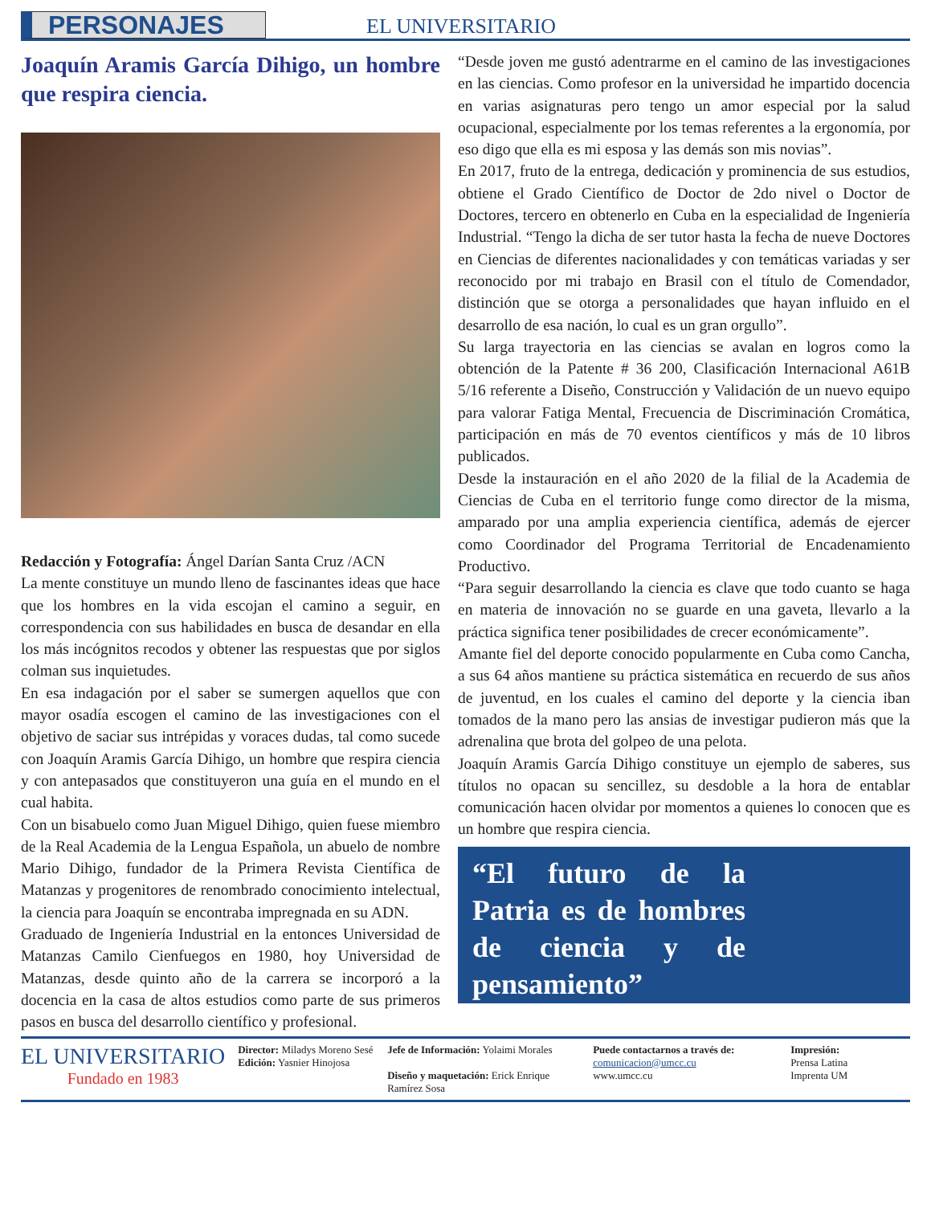PERSONAJES
EL UNIVERSITARIO
Joaquín Aramis García Dihigo, un hombre que respira ciencia.
Redacción y Fotografía: Ángel Darían Santa Cruz /ACN
La mente constituye un mundo lleno de fascinantes ideas que hace que los hombres en la vida escojan el camino a seguir, en correspondencia con sus habilidades en busca de desandar en ella los más incógnitos recodos y obtener las respuestas que por siglos colman sus inquietudes.
En esa indagación por el saber se sumergen aquellos que con mayor osadía escogen el camino de las investigaciones con el objetivo de saciar sus intrépidas y voraces dudas, tal como sucede con Joaquín Aramis García Dihigo, un hombre que respira ciencia y con antepasados que constituyeron una guía en el mundo en el cual habita.
Con un bisabuelo como Juan Miguel Dihigo, quien fuese miembro de la Real Academia de la Lengua Española, un abuelo de nombre Mario Dihigo, fundador de la Primera Revista Científica de Matanzas y progenitores de renombrado conocimiento intelectual, la ciencia para Joaquín se encontraba impregnada en su ADN.
Graduado de Ingeniería Industrial en la entonces Universidad de Matanzas Camilo Cienfuegos en 1980, hoy Universidad de Matanzas, desde quinto año de la carrera se incorporó a la docencia en la casa de altos estudios como parte de sus primeros pasos en busca del desarrollo científico y profesional.
“Desde joven me gustó adentrarme en el camino de las investigaciones en las ciencias. Como profesor en la universidad he impartido docencia en varias asignaturas pero tengo un amor especial por la salud ocupacional, especialmente por los temas referentes a la ergonomía, por eso digo que ella es mi esposa y las demás son mis novias”.
En 2017, fruto de la entrega, dedicación y prominencia de sus estudios, obtiene el Grado Científico de Doctor de 2do nivel o Doctor de Doctores, tercero en obtenerlo en Cuba en la especialidad de Ingeniería Industrial. “Tengo la dicha de ser tutor hasta la fecha de nueve Doctores en Ciencias de diferentes nacionalidades y con temáticas variadas y ser reconocido por mi trabajo en Brasil con el título de Comendador, distinción que se otorga a personalidades que hayan influido en el desarrollo de esa nación, lo cual es un gran orgullo”.
Su larga trayectoria en las ciencias se avalan en logros como la obtención de la Patente # 36 200, Clasificación Internacional A61B 5/16 referente a Diseño, Construcción y Validación de un nuevo equipo para valorar Fatiga Mental, Frecuencia de Discriminación Cromática, participación en más de 70 eventos científicos y más de 10 libros publicados.
Desde la instauración en el año 2020 de la filial de la Academia de Ciencias de Cuba en el territorio funge como director de la misma, amparado por una amplia experiencia científica, además de ejercer como Coordinador del Programa Territorial de Encadenamiento Productivo.
“Para seguir desarrollando la ciencia es clave que todo cuanto se haga en materia de innovación no se guarde en una gaveta, llevarlo a la práctica significa tener posibilidades de crecer económicamente”.
Amante fiel del deporte conocido popularmente en Cuba como Cancha, a sus 64 años mantiene su práctica sistemática en recuerdo de sus años de juventud, en los cuales el camino del deporte y la ciencia iban tomados de la mano pero las ansias de investigar pudieron más que la adrenalina que brota del golpeo de una pelota.
Joaquín Aramis García Dihigo constituye un ejemplo de saberes, sus títulos no opacan su sencillez, su desdoble a la hora de entablar comunicación hacen olvidar por momentos a quienes lo conocen que es un hombre que respira ciencia.
“El futuro de la Patria es de hombres de ciencia y de pensamiento”
EL UNIVERSITARIO
Fundado en 1983
Director: Miladys Moreno Sesé
Edición: Yasnier Hinojosa
Jefe de Información: Yolaimi Morales
Diseño y maquetación: Erick Enrique Ramírez Sosa
Puede contactarnos a través de:
comunicacion@umcc.cu
www.umcc.cu
Impresión:
Prensa Latina
Imprenta UM